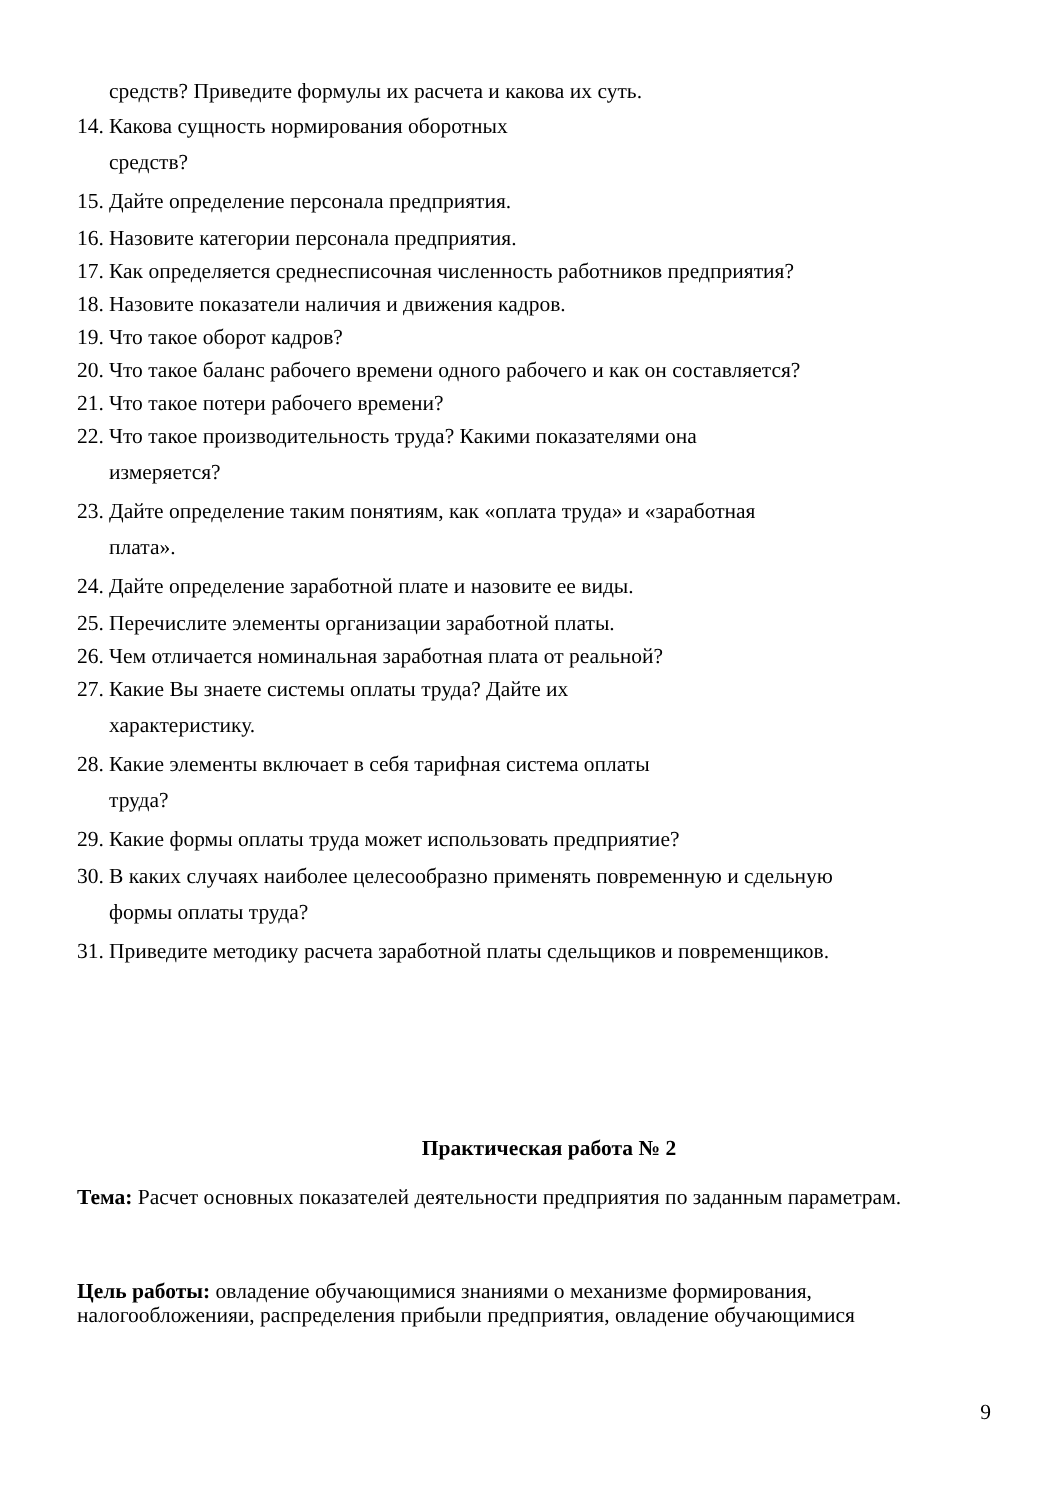средств? Приведите формулы их расчета и какова их суть.
14. Какова сущность нормирования оборотных
средств?
15. Дайте определение персонала предприятия.
16. Назовите категории персонала предприятия.
17. Как определяется среднесписочная численность работников предприятия?
18. Назовите показатели наличия и движения кадров.
19. Что такое оборот кадров?
20. Что такое баланс рабочего времени одного рабочего и как он составляется?
21. Что такое потери рабочего времени?
22. Что такое производительность труда? Какими показателями она
измеряется?
23. Дайте определение таким понятиям, как «оплата труда» и «заработная
плата».
24. Дайте определение заработной плате и назовите ее виды.
25. Перечислите элементы организации заработной платы.
26. Чем отличается номинальная заработная плата от реальной?
27. Какие Вы знаете системы оплаты труда? Дайте их
характеристику.
28. Какие элементы включает в себя тарифная система оплаты
труда?
29. Какие формы оплаты труда может использовать предприятие?
30. В каких случаях наиболее целесообразно применять повременную и сдельную
формы оплаты труда?
31. Приведите методику расчета заработной платы сдельщиков и повременщиков.
Практическая работа № 2
Тема: Расчет основных показателей деятельности предприятия по заданным параметрам.
Цель работы: овладение обучающимися знаниями о механизме формирования, налогообложенияи, распределения прибыли предприятия, овладение обучающимися
9